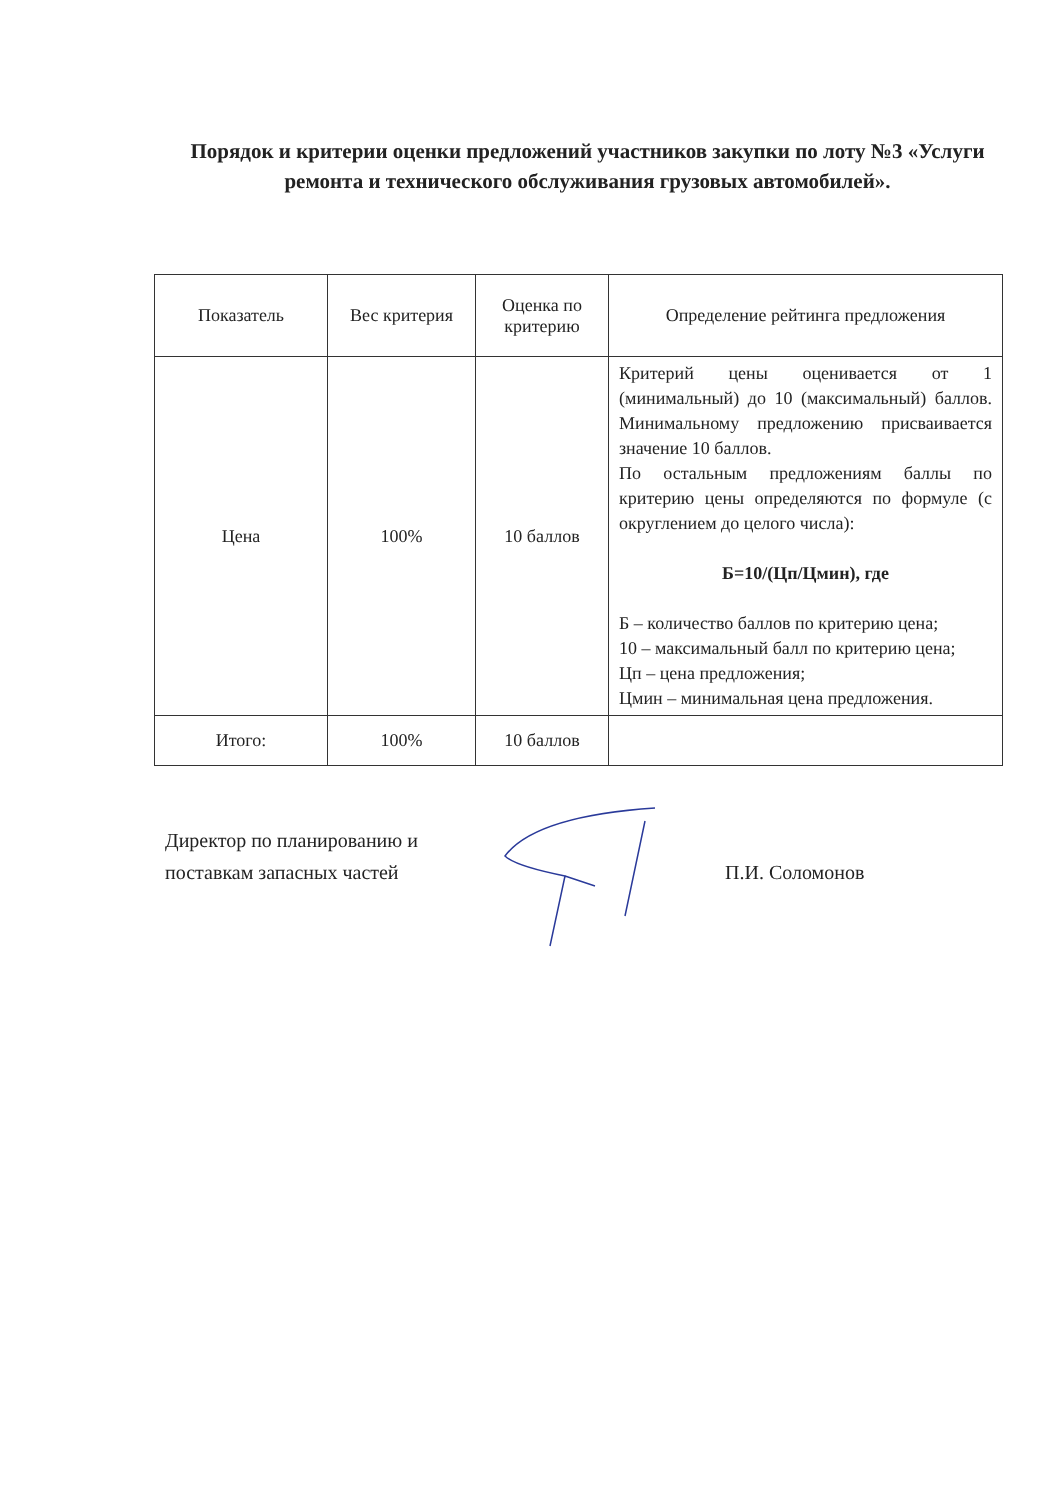Порядок и критерии оценки предложений участников закупки по лоту №3 «Услуги ремонта и технического обслуживания грузовых автомобилей».
| Показатель | Вес критерия | Оценка по критерию | Определение рейтинга предложения |
| Цена | 100% | 10 баллов | Критерий цены оценивается от 1 (минимальный) до 10 (максимальный) баллов. Минимальному предложению присваивается значение 10 баллов. По остальным предложениям баллы по критерию цены определяются по формуле (с округлением до целого числа): Б=10/(Цп/Цмин), где Б – количество баллов по критерию цена; 10 – максимальный балл по критерию цена; Цп – цена предложения; Цмин – минимальная цена предложения. |
| Итого: | 100% | 10 баллов | |
Директор по планированию и поставкам запасных частей
П.И. Соломонов